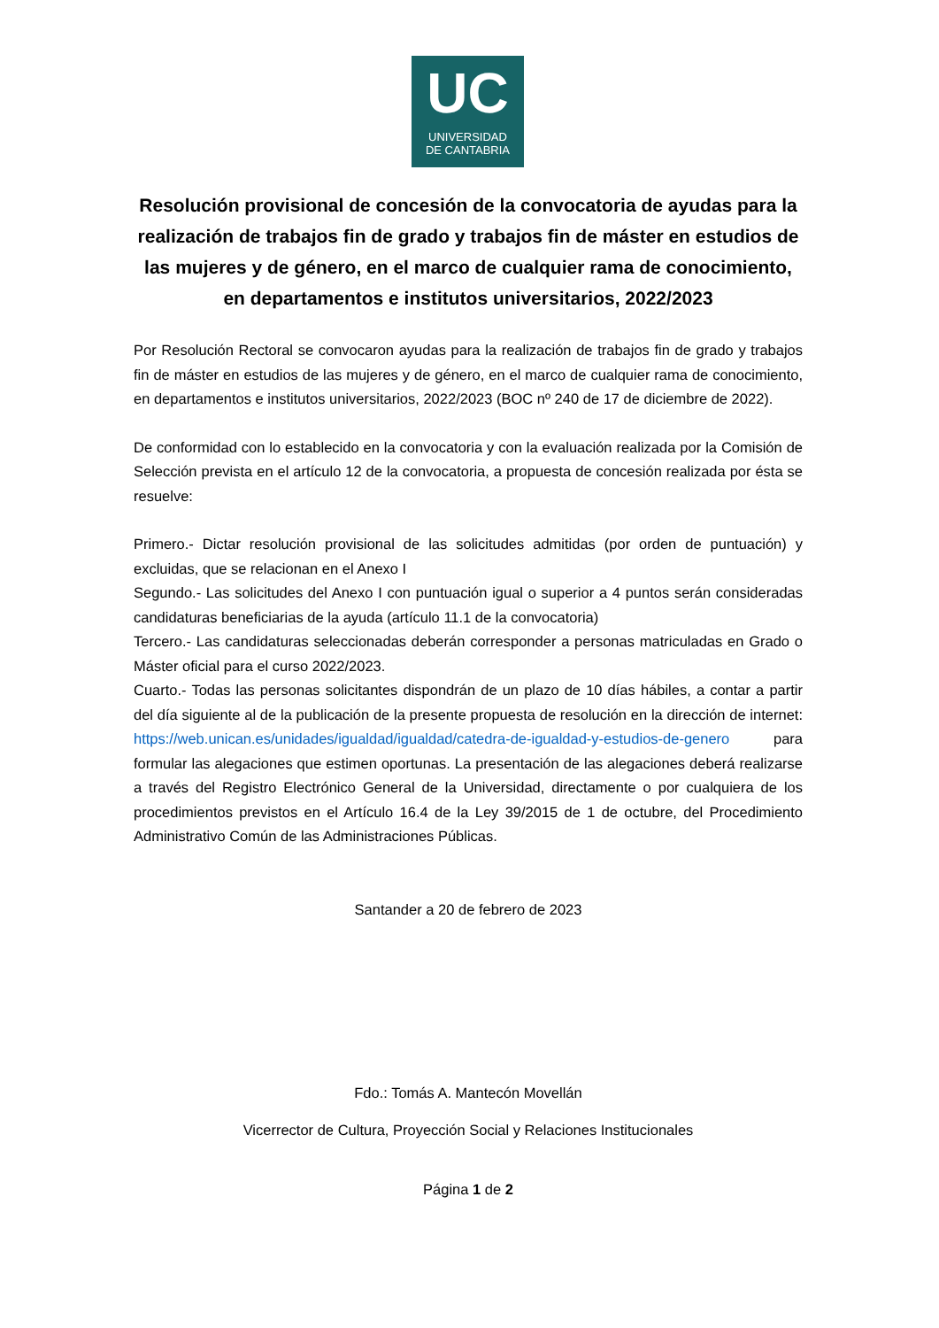UC
UNIVERSIDAD
DE CANTABRIA
Resolución provisional de concesión de la convocatoria de ayudas para la realización de trabajos fin de grado y trabajos fin de máster en estudios de las mujeres y de género, en el marco de cualquier rama de conocimiento, en departamentos e institutos universitarios, 2022/2023
Por Resolución Rectoral se convocaron ayudas para la realización de trabajos fin de grado y trabajos fin de máster en estudios de las mujeres y de género, en el marco de cualquier rama de conocimiento, en departamentos e institutos universitarios, 2022/2023 (BOC nº 240 de 17 de diciembre de 2022).
De conformidad con lo establecido en la convocatoria y con la evaluación realizada por la Comisión de Selección prevista en el artículo 12 de la convocatoria, a propuesta de concesión realizada por ésta se resuelve:
Primero.- Dictar resolución provisional de las solicitudes admitidas (por orden de puntuación) y excluidas, que se relacionan en el Anexo I
Segundo.- Las solicitudes del Anexo I con puntuación igual o superior a 4 puntos serán consideradas candidaturas beneficiarias de la ayuda (artículo 11.1 de la convocatoria)
Tercero.- Las candidaturas seleccionadas deberán corresponder a personas matriculadas en Grado o Máster oficial para el curso 2022/2023.
Cuarto.- Todas las personas solicitantes dispondrán de un plazo de 10 días hábiles, a contar a partir del día siguiente al de la publicación de la presente propuesta de resolución en la dirección de internet: https://web.unican.es/unidades/igualdad/igualdad/catedra-de-igualdad-y-estudios-de-genero para formular las alegaciones que estimen oportunas. La presentación de las alegaciones deberá realizarse a través del Registro Electrónico General de la Universidad, directamente o por cualquiera de los procedimientos previstos en el Artículo 16.4 de la Ley 39/2015 de 1 de octubre, del Procedimiento Administrativo Común de las Administraciones Públicas.
Santander a 20 de febrero de 2023
Fdo.: Tomás A. Mantecón Movellán
Vicerrector de Cultura, Proyección Social y Relaciones Institucionales
Página 1 de 2